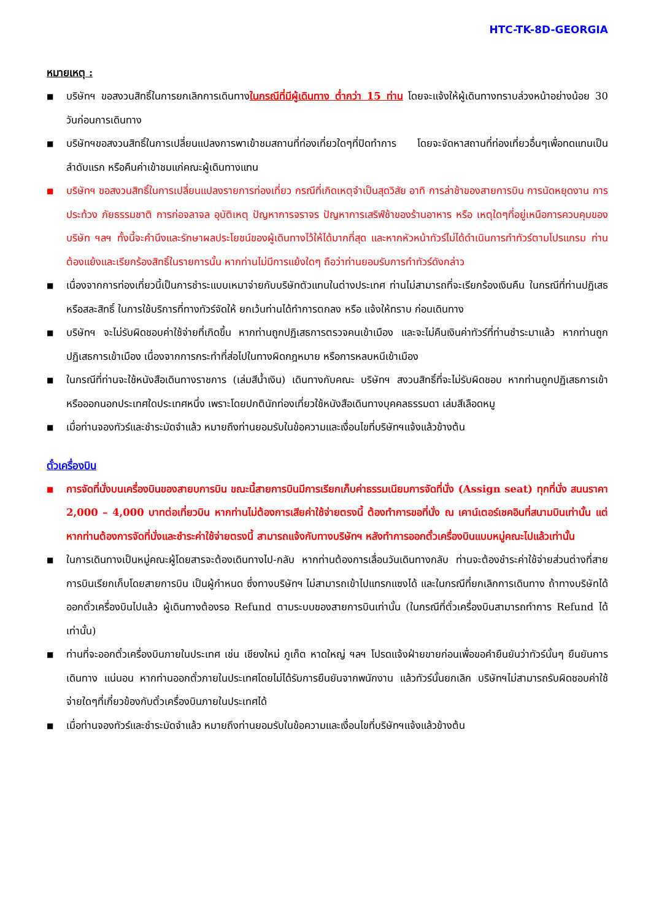HTC-TK-8D-GEORGIA
หมายเหตุ :
■ บริษัทฯ ขอสงวนสิทธิ์ในการยกเลิกการเดินทางในกรณีที่มีผู้เดินทาง ต่ำกว่า 15 ท่าน โดยจะแจ้งให้ผู้เดินทางทราบล่วงหน้าอย่างน้อย 30 วันก่อนการเดินทาง
■ บริษัทฯขอสงวนสิทธิ์ในการเปลี่ยนแปลงการพาเข้าชมสถานที่ท่องเที่ยวใดๆที่ปิดทำการ โดยจะจัดหาสถานที่ท่องเที่ยวอื่นๆเพื่อทดแทนเป็นลำดับแรก หรือคืนค่าเข้าชมแก่คณะผู้เดินทางแทน
■ บริษัทฯ ขอสงวนสิทธิ์ในการเปลี่ยนแปลงรายการท่องเที่ยว กรณีที่เกิดเหตุจำเป็นสุดวิสัย อาทิ การล่าช้าของสายการบิน การนัดหยุดงาน การประท้วง ภัยธรรมชาติ การก่อจลาจล อุบัติเหตุ ปัญหาการจราจร ปัญหาการเสริฟ์ช้าของร้านอาหาร หรือ เหตุใดๆที่อยู่เหนือการควบคุมของบริษัท ฯลฯ ทั้งนี้จะคำนึงและรักษาผลประโยชน์ของผู้เดินทางไว้ให้ได้มากที่สุด และหากหัวหน้าทัวร์ไม่ได้ดำเนินการทำทัวร์ตามโปรแกรม ท่านต้องแย้งและเรียกร้องสิทธิ์ในรายการนั้น หากท่านไม่มีการแย้งใดๆ ถือว่าท่านยอมรับการทำทัวร์ดังกล่าว
■ เนื่องจากการท่องเที่ยวนี้เป็นการชำระแบบเหมาจ่ายกับบริษัทตัวแทนในต่างประเทศ ท่านไม่สามารถที่จะเรียกร้องเงินคืน ในกรณีที่ท่านปฏิเสธหรือสละสิทธิ์ ในการใช้บริการที่ทางทัวร์จัดให้ ยกเว้นท่านได้ทำการตกลง หรือ แจ้งให้ทราบ ก่อนเดินทาง
■ บริษัทฯ จะไม่รับผิดชอบค่าใช้จ่ายที่เกิดขึ้น หากท่านถูกปฏิเสธการตรวจคนเข้าเมือง และจะไม่คืนเงินค่าทัวร์ที่ท่านชำระมาแล้ว หากท่านถูกปฏิเสธการเข้าเมือง เนื่องจากการกระทำที่ส่อไปในทางผิดกฎหมาย หรือการหลบหนีเข้าเมือง
■ ในกรณีที่ท่านจะใช้หนังสือเดินทางราชการ (เล่มสีน้ำเงิน) เดินทางกับคณะ บริษัทฯ สงวนสิทธิ์ที่จะไม่รับผิดชอบ หากท่านถูกปฏิเสธการเข้าหรือออกนอกประเทศใดประเทศหนึ่ง เพราะโดยปกตินักท่องเที่ยวใช้หนังสือเดินทางบุคคลธรรมดา เล่มสีเลือดหมู
■ เมื่อท่านจองทัวร์และชำระมัดจำแล้ว หมายถึงท่านยอมรับในข้อความและเงื่อนไขที่บริษัทฯแจ้งแล้วข้างต้น
ตั๋วเครื่องบิน
■ การจัดที่นั่งบนเครื่องบินของสายบการบิน ขณะนี้สายการบินมีการเรียกเก็บค่าธรรมเนียมการจัดที่นั่ง (Assign seat) ทุกที่นั่ง สนนราคา 2,000 – 4,000 บาทต่อเที่ยวบิน หากท่านไม่ต้องการเสียค่าใช้จ่ายตรงนี้ ต้องทำการขอที่นั่ง ณ เคาน์เตอร์เชคอินที่สนามบินเท่านั้น แต่หากท่านต้องการจัดที่นั่งและชำระค่าใช้จ่ายตรงนี้ สามารถแจ้งกับทางบริษัทฯ หลังทำการออกตั๋วเครื่องบินแบบหมู่คณะไปแล้วเท่านั้น
■ ในการเดินทางเป็นหมู่คณะผู้โดยสารจะต้องเดินทางไป-กลับ หากท่านต้องการเลื่อนวันเดินทางกลับ ท่านจะต้องชำระค่าใช้จ่ายส่วนต่างที่สายการบินเรียกเก็บโดยสายการบิน เป็นผู้กำหนด ซึ่งทางบริษัทฯ ไม่สามารถเข้าไปแทรกแซงได้ และในกรณีที่ยกเลิกการเดินทาง ถ้าทางบริษัทได้ออกตั๋วเครื่องบินไปแล้ว ผู้เดินทางต้องรอ Refund ตามระบบของสายการบินเท่านั้น (ในกรณีที่ตั๋วเครื่องบินสามารถทำการ Refund ได้เท่านั้น)
■ ท่านที่จะออกตั๋วเครื่องบินภายในประเทศ เช่น เชียงใหม่ ภูเก็ต หาดใหญ่ ฯลฯ โปรดแจ้งฝ่ายขายก่อนเพื่อขอคำยืนยันว่าทัวร์นั้นๆ ยืนยันการเดินทาง แน่นอน หากท่านออกตั๋วภายในประเทศโดยไม่ได้รับการยืนยันจากพนักงาน แล้วทัวร์นั้นยกเลิก บริษัทฯไม่สามารถรับผิดชอบค่าใช้จ่ายใดๆที่เกี่ยวข้องกับตั๋วเครื่องบินภายในประเทศได้
■ เมื่อท่านจองทัวร์และชำระมัดจำแล้ว หมายถึงท่านยอมรับในข้อความและเงื่อนไขที่บริษัทฯแจ้งแล้วข้างต้น